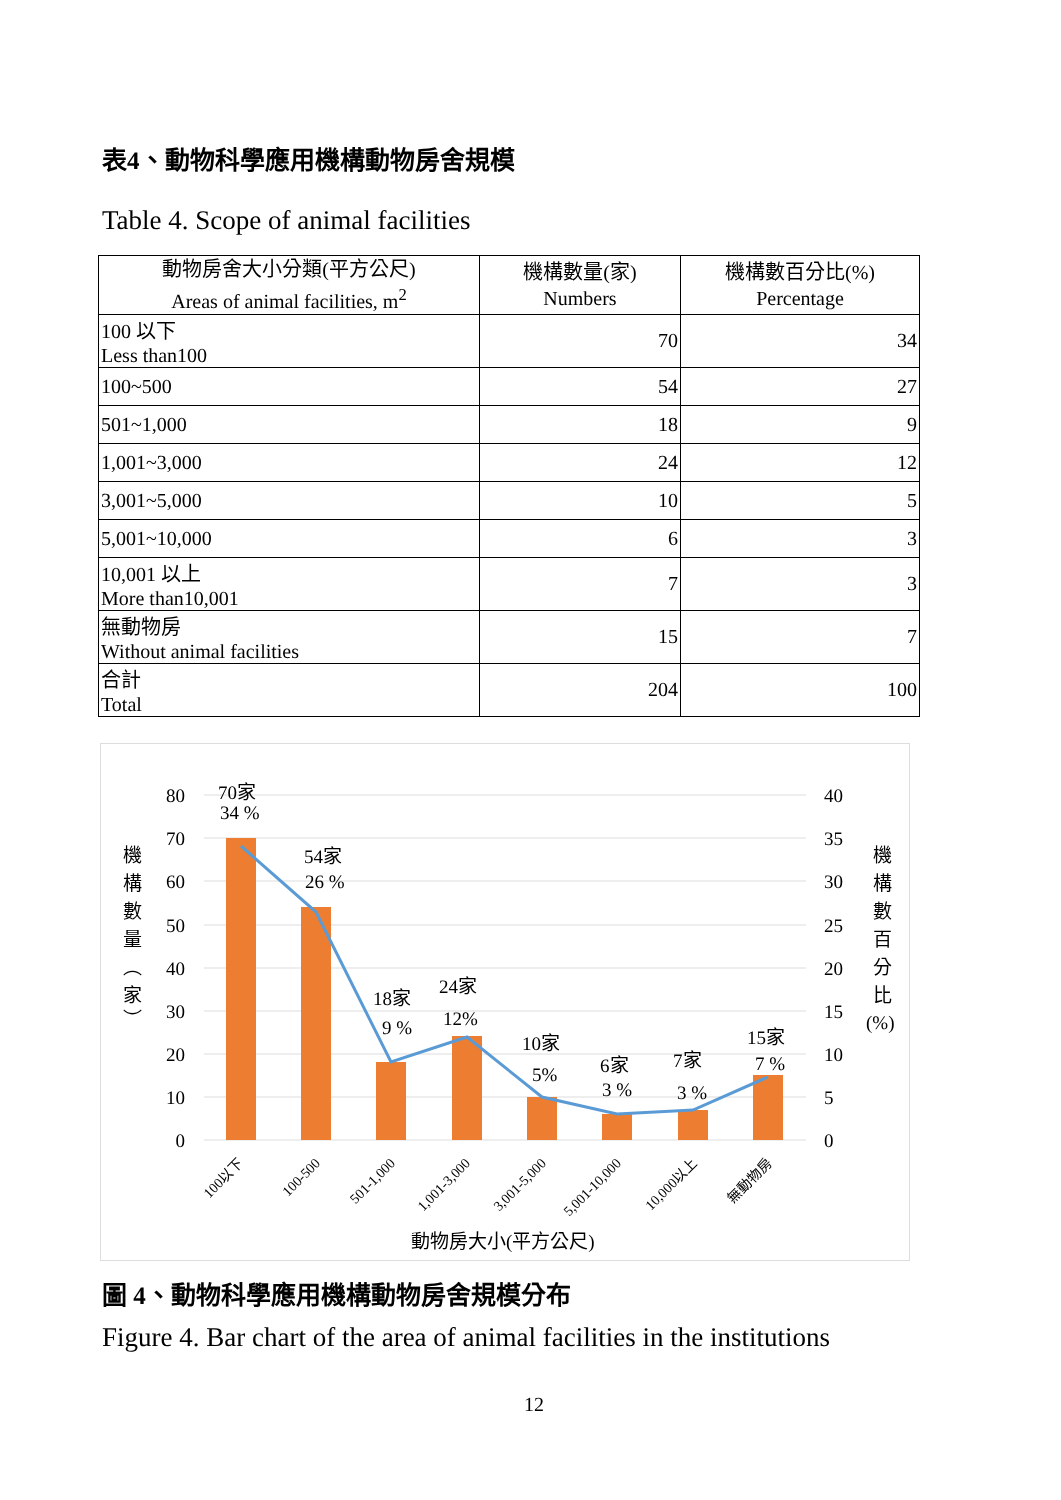表4、動物科學應用機構動物房舍規模
Table 4. Scope of animal facilities
| 動物房舍大小分類(平方公尺) Areas of animal facilities, m<sup>2</sup> | 機構數量(家) Numbers | 機構數百分比(%) Percentage |
| --- | --- | --- |
| 100 以下 Less than100 | 70 | 34 |
| 100~500 | 54 | 27 |
| 501~1,000 | 18 | 9 |
| 1,001~3,000 | 24 | 12 |
| 3,001~5,000 | 10 | 5 |
| 5,001~10,000 | 6 | 3 |
| 10,001 以上 More than10,001 | 7 | 3 |
| 無動物房 Without animal facilities | 15 | 7 |
| 合計 Total | 204 | 100 |
80
70
60
50
40
30
20
10
0
40
35
30
25
20
15
10
5
0
機
構
數
量
︵
家
︶
機
構
數
百
分
比
(%)
70家
34 %
54家
26 %
18家
9 %
24家
12%
10家
5%
6家
3 %
7家
3 %
15家
7 %
100以下
100-500
501-1,000
1,001-3,000
3,001-5,000
5,001-10,000
10,000以上
無動物房
動物房大小(平方公尺)
圖 4、動物科學應用機構動物房舍規模分布
Figure 4. Bar chart of the area of animal facilities in the institutions
12